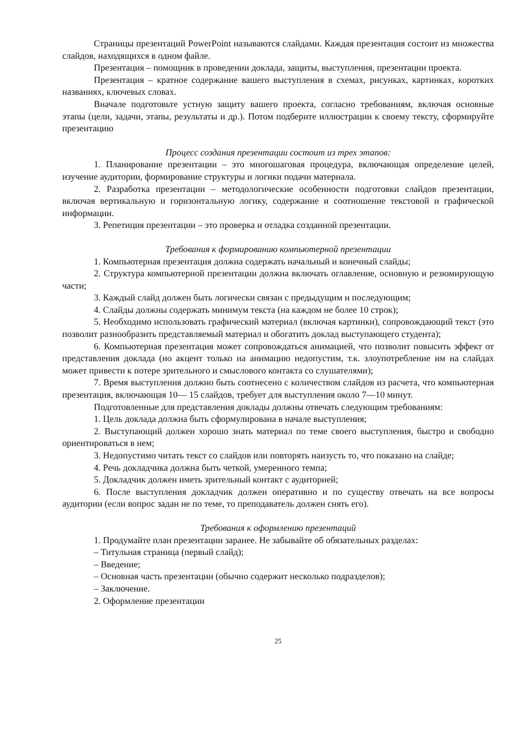Страницы презентаций PowerPoint называются слайдами. Каждая презентация состоит из множества слайдов, находящихся в одном файле.
Презентация – помощник в проведении доклада, защиты, выступления, презентации проекта.
Презентация – кратное содержание вашего выступления в схемах, рисунках, картинках, коротких названиях, ключевых словах.
Вначале подготовьте устную защиту вашего проекта, согласно требованиям, включая основные этапы (цели, задачи, этапы, результаты и др.). Потом подберите иллюстрации к своему тексту, сформируйте презентацию
Процесс создания презентации состоит из трех этапов:
1. Планирование презентации – это многошаговая процедура, включающая определение целей, изучение аудитории, формирование структуры и логики подачи материала.
2. Разработка презентации – методологические особенности подготовки слайдов презентации, включая вертикальную и горизонтальную логику, содержание и соотношение текстовой и графической информации.
3. Репетиция презентации – это проверка и отладка созданной презентации.
Требования к формированию компьютерной презентации
1. Компьютерная презентация должна содержать начальный и конечный слайды;
2. Структура компьютерной презентации должна включать оглавление, основную и резюмирующую части;
3. Каждый слайд должен быть логически связан с предыдущим и последующим;
4. Слайды должны содержать минимум текста (на каждом не более 10 строк);
5. Необходимо использовать графический материал (включая картинки), сопровождающий текст (это позволит разнообразить представляемый материал и обогатить доклад выступающего студента);
6. Компьютерная презентация может сопровождаться анимацией, что позволит повысить эффект от представления доклада (но акцент только на анимацию недопустим, т.к. злоупотребление им на слайдах может привести к потере зрительного и смыслового контакта со слушателями);
7. Время выступления должно быть соотнесено с количеством слайдов из расчета, что компьютерная презентация, включающая 10— 15 слайдов, требует для выступления около 7—10 минут.
Подготовленные для представления доклады должны отвечать следующим требованиям:
1. Цель доклада должна быть сформулирована в начале выступления;
2. Выступающий должен хорошо знать материал по теме своего выступления, быстро и свободно ориентироваться в нем;
3. Недопустимо читать текст со слайдов или повторять наизусть то, что показано на слайде;
4. Речь докладчика должна быть четкой, умеренного темпа;
5. Докладчик должен иметь зрительный контакт с аудиторией;
6. После выступления докладчик должен оперативно и по существу отвечать на все вопросы аудитории (если вопрос задан не по теме, то преподаватель должен снять его).
Требования к оформлению презентаций
1. Продумайте план презентации заранее. Не забывайте об обязательных разделах:
– Титульная страница (первый слайд);
– Введение;
– Основная часть презентации (обычно содержит несколько подразделов);
– Заключение.
2. Оформление презентации
25